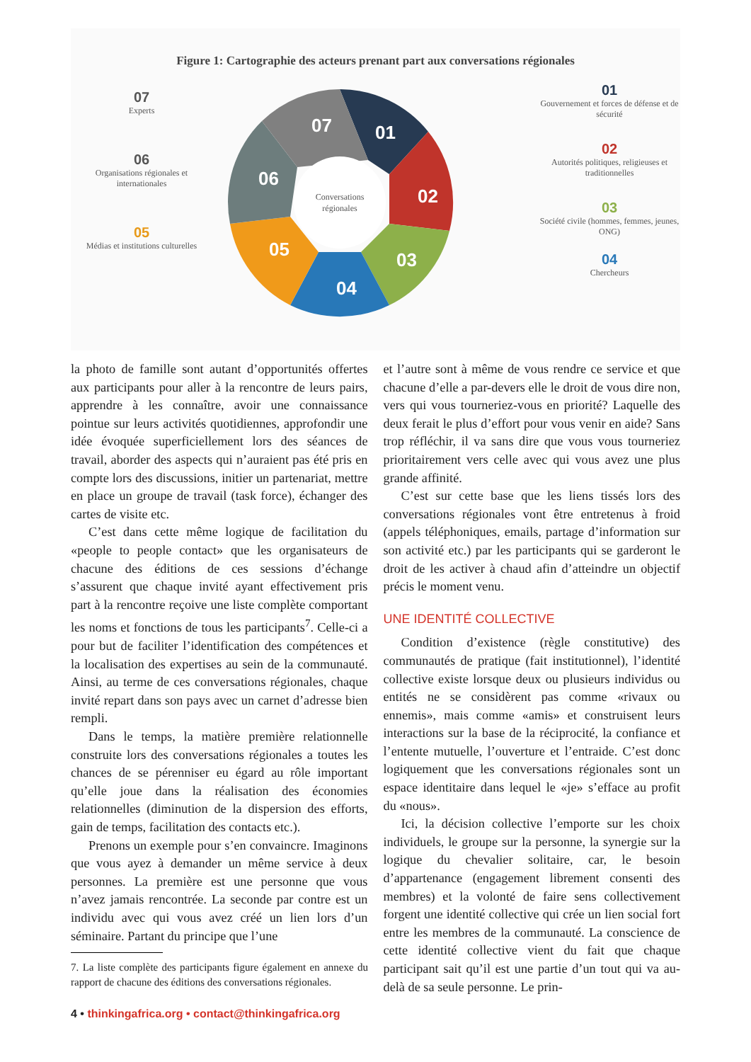Figure 1: Cartographie des acteurs prenant part aux conversations régionales
07
Experts
06
Organisations régionales et internationales
05
Médias et institutions culturelles
Conversations
régionales
01
02
03
04
05
06
07
01
Gouvernement et forces de défense et de sécurité
02
Autorités politiques, religieuses et traditionnelles
03
Société civile (hommes, femmes, jeunes, ONG)
04
Chercheurs
la photo de famille sont autant d’opportunités offertes aux participants pour aller à la rencontre de leurs pairs, apprendre à les connaître, avoir une connaissance pointue sur leurs activités quotidiennes, approfondir une idée évoquée superficiellement lors des séances de travail, aborder des aspects qui n’auraient pas été pris en compte lors des discussions, initier un partenariat, mettre en place un groupe de travail (task force), échanger des cartes de visite etc.
C’est dans cette même logique de facilitation du «people to people contact» que les organisateurs de chacune des éditions de ces sessions d’échange s’assurent que chaque invité ayant effectivement pris part à la rencontre reçoive une liste complète comportant les noms et fonctions de tous les participants<sup>7</sup>. Celle-ci a pour but de faciliter l’identification des compétences et la localisation des expertises au sein de la communauté. Ainsi, au terme de ces conversations régionales, chaque invité repart dans son pays avec un carnet d’adresse bien rempli.
Dans le temps, la matière première relationnelle construite lors des conversations régionales a toutes les chances de se pérenniser eu égard au rôle important qu’elle joue dans la réalisation des économies relationnelles (diminution de la dispersion des efforts, gain de temps, facilitation des contacts etc.).
Prenons un exemple pour s’en convaincre. Imaginons que vous ayez à demander un même service à deux personnes. La première est une personne que vous n’avez jamais rencontrée. La seconde par contre est un individu avec qui vous avez créé un lien lors d’un séminaire. Partant du principe que l’une
7. La liste complète des participants figure également en annexe du rapport de chacune des éditions des conversations régionales.
et l’autre sont à même de vous rendre ce service et que chacune d’elle a par-devers elle le droit de vous dire non, vers qui vous tourneriez-vous en priorité? Laquelle des deux ferait le plus d’effort pour vous venir en aide? Sans trop réfléchir, il va sans dire que vous vous tourneriez prioritairement vers celle avec qui vous avez une plus grande affinité.
C’est sur cette base que les liens tissés lors des conversations régionales vont être entretenus à froid (appels téléphoniques, emails, partage d’information sur son activité etc.) par les participants qui se garderont le droit de les activer à chaud afin d’atteindre un objectif précis le moment venu.
UNE IDENTITÉ COLLECTIVE
Condition d’existence (règle constitutive) des communautés de pratique (fait institutionnel), l’identité collective existe lorsque deux ou plusieurs individus ou entités ne se considèrent pas comme «rivaux ou ennemis», mais comme «amis» et construisent leurs interactions sur la base de la réciprocité, la confiance et l’entente mutuelle, l’ouverture et l’entraide. C’est donc logiquement que les conversations régionales sont un espace identitaire dans lequel le «je» s’efface au profit du «nous».
Ici, la décision collective l’emporte sur les choix individuels, le groupe sur la personne, la synergie sur la logique du chevalier solitaire, car, le besoin d’appartenance (engagement librement consenti des membres) et la volonté de faire sens collectivement forgent une identité collective qui crée un lien social fort entre les membres de la communauté. La conscience de cette identité collective vient du fait que chaque participant sait qu’il est une partie d’un tout qui va au-delà de sa seule personne. Le prin-
4 • thinkingafrica.org • contact@thinkingafrica.org